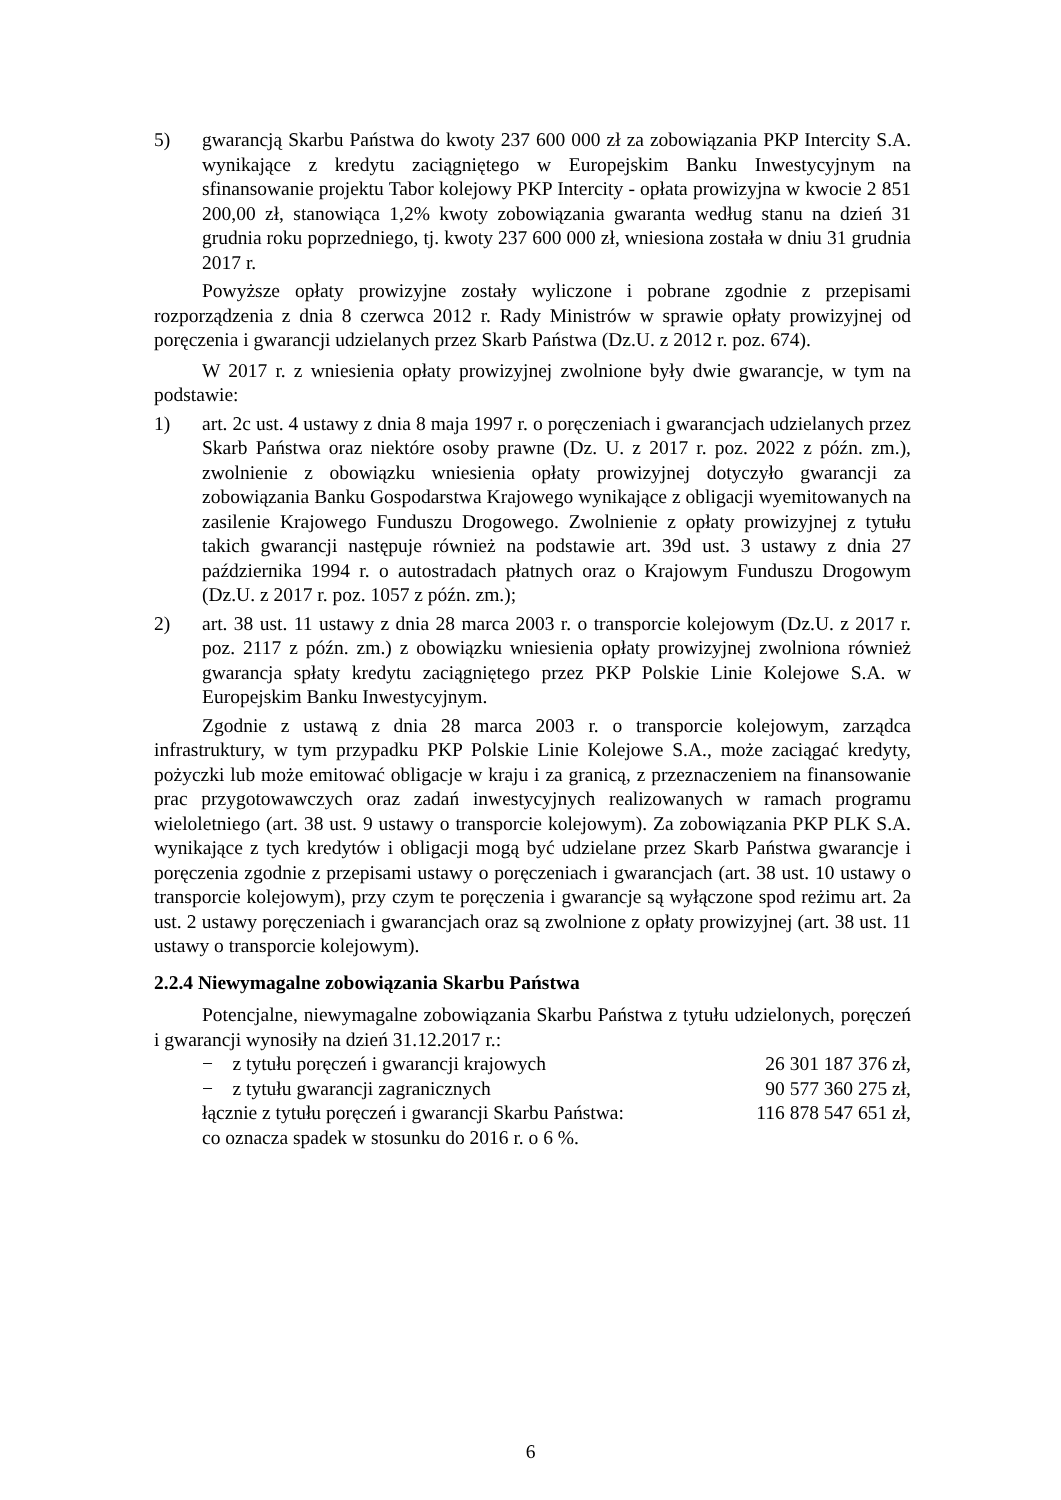5) gwarancją Skarbu Państwa do kwoty 237 600 000 zł za zobowiązania PKP Intercity S.A. wynikające z kredytu zaciągniętego w Europejskim Banku Inwestycyjnym na sfinansowanie projektu Tabor kolejowy PKP Intercity - opłata prowizyjna w kwocie 2 851 200,00 zł, stanowiąca 1,2% kwoty zobowiązania gwaranta według stanu na dzień 31 grudnia roku poprzedniego, tj. kwoty 237 600 000 zł, wniesiona została w dniu 31 grudnia 2017 r.
Powyższe opłaty prowizyjne zostały wyliczone i pobrane zgodnie z przepisami rozporządzenia z dnia 8 czerwca 2012 r. Rady Ministrów w sprawie opłaty prowizyjnej od poręczenia i gwarancji udzielanych przez Skarb Państwa (Dz.U. z 2012 r. poz. 674).
W 2017 r. z wniesienia opłaty prowizyjnej zwolnione były dwie gwarancje, w tym na podstawie:
1) art. 2c ust. 4 ustawy z dnia 8 maja 1997 r. o poręczeniach i gwarancjach udzielanych przez Skarb Państwa oraz niektóre osoby prawne (Dz. U. z 2017 r. poz. 2022 z późn. zm.), zwolnienie z obowiązku wniesienia opłaty prowizyjnej dotyczyło gwarancji za zobowiązania Banku Gospodarstwa Krajowego wynikające z obligacji wyemitowanych na zasilenie Krajowego Funduszu Drogowego. Zwolnienie z opłaty prowizyjnej z tytułu takich gwarancji następuje również na podstawie art. 39d ust. 3 ustawy z dnia 27 października 1994 r. o autostradach płatnych oraz o Krajowym Funduszu Drogowym (Dz.U. z 2017 r. poz. 1057 z późn. zm.);
2) art. 38 ust. 11 ustawy z dnia 28 marca 2003 r. o transporcie kolejowym (Dz.U. z 2017 r. poz. 2117 z późn. zm.) z obowiązku wniesienia opłaty prowizyjnej zwolniona również gwarancja spłaty kredytu zaciągniętego przez PKP Polskie Linie Kolejowe S.A. w Europejskim Banku Inwestycyjnym.
Zgodnie z ustawą z dnia 28 marca 2003 r. o transporcie kolejowym, zarządca infrastruktury, w tym przypadku PKP Polskie Linie Kolejowe S.A., może zaciągać kredyty, pożyczki lub może emitować obligacje w kraju i za granicą, z przeznaczeniem na finansowanie prac przygotowawczych oraz zadań inwestycyjnych realizowanych w ramach programu wieloletniego (art. 38 ust. 9 ustawy o transporcie kolejowym). Za zobowiązania PKP PLK S.A. wynikające z tych kredytów i obligacji mogą być udzielane przez Skarb Państwa gwarancje i poręczenia zgodnie z przepisami ustawy o poręczeniach i gwarancjach (art. 38 ust. 10 ustawy o transporcie kolejowym), przy czym te poręczenia i gwarancje są wyłączone spod reżimu art. 2a ust. 2 ustawy poręczeniach i gwarancjach oraz są zwolnione z opłaty prowizyjnej (art. 38 ust. 11 ustawy o transporcie kolejowym).
2.2.4 Niewymagalne zobowiązania Skarbu Państwa
Potencjalne, niewymagalne zobowiązania Skarbu Państwa z tytułu udzielonych, poręczeń i gwarancji wynosiły na dzień 31.12.2017 r.:
− z tytułu poręczeń i gwarancji krajowych
26 301 187 376 zł,
− z tytułu gwarancji zagranicznych
90 577 360 275 zł,
łącznie z tytułu poręczeń i gwarancji Skarbu Państwa:
116 878 547 651 zł,
co oznacza spadek w stosunku do 2016 r. o 6 %.
6